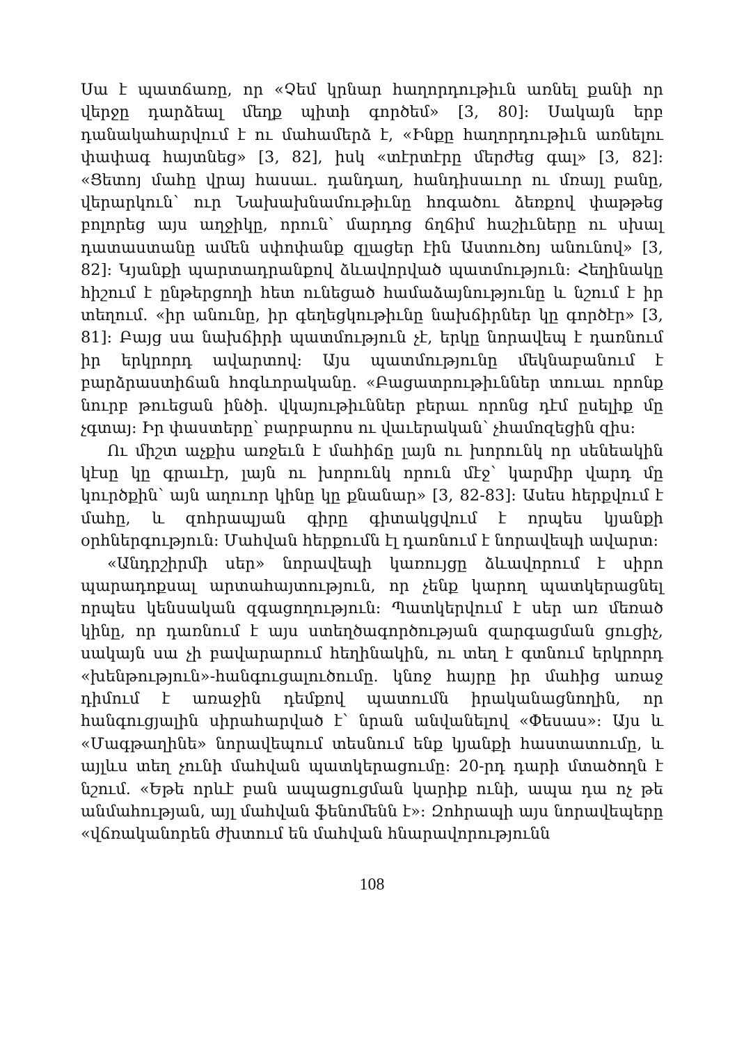Սա է պատճառը, որ «Չեմ կրնար հաղորդութիւն առնել քանի որ վերջը դարձեալ մեղք պիտի գործեմ» [3, 80]: Սակայն երբ դանակահարվում է ու մահամերձ է, «Ինքը հաղորդութիւն առնելու փափագ հայտնեց» [3, 82], իսկ «տէրտէրը մերժեց գալ» [3, 82]: «Ցետոյ մահը վրայ հասաւ. դանդաղ, հանդիսաւոր ու մռայլ բանը, վերարկուն՝ ուր Նախախնամութիւնը հոգածու ձեռքով փաթթեց բոլորեց այս աղջիկը, որուն՝ մարդոց ճղճիմ հաշիւները ու սխալ դատաստանը ամեն սփոփանք զլացեր էին Աստուծոյ անունով» [3, 82]: Կյանքի պարտադրանքով ձևավորված պատմություն: Հեղինակը հիշում է ընթերցողի հետ ունեցած համաձայնությունը և նշում է իր տեղում. «իր անունը, իր գեղեցկութիւնը նախճիրներ կը գործէր» [3, 81]: Բայց սա նախճիրի պատմություն չէ, երկը նորավեպ է դառնում իր երկրորդ ավարտով: Այս պատմությունը մեկնաբանում է բարձրաստիճան հոգևորականը. «Բացատրութիւններ տուաւ որոնք նուրբ թուեցան ինծի. վկայութիւններ բերաւ որոնց դէմ ըսելիք մը չգտայ: Իր փաստերը՝ բարբարոս ու վաւերական՝ չհամոզեցին զիս:
Ու միշտ աչքիս առջեւն է մահիճը լայն ու խորունկ որ սենեակին կէսը կը գրաւէր, լայն ու խորունկ որուն մէջ՝ կարմիր վարդ մը կուրծքին՝ այն աղուոր կինը կը քնանար» [3, 82-83]: Ասես հերքվում է մահը, և զոհրապյան գիրը գիտակցվում է որպես կյանքի օրհներգություն: Մահվան հերքումն էլ դառնում է նորավեպի ավարտ:
«Անդրշիրմի սեր» նորավեպի կառույցը ձևավորում է սիրո պարադոքսալ արտահայտություն, որ չենք կարող պատկերացնել որպես կենսական զգացողություն: Պատկերվում է սեր առ մեռած կինը, որ դառնում է այս ստեղծագործության զարգացման ցուցիչ, սակայն սա չի բավարարում հեղինակին, ու տեղ է գտնում երկրորդ «խենթություն»-հանգուցալուծումը. կնոջ հայրը իր մահից առաջ դիմում է առաջին դեմքով պատումն իրականացնողին, որ հանգուցյալին սիրահարված է՝ նրան անվանելով «Փեսաս»: Այս և «Մագթաղինե» նորավեպում տեսնում ենք կյանքի հաստատումը, և այլևս տեղ չունի մահվան պատկերացումը: 20-րդ դարի մտածողն է նշում. «Եթե որևէ բան ապացուցման կարիք ունի, ապա դա ոչ թե անմահության, այլ մահվան ֆենոմենն է»: Զոհրապի այս նորավեպերը «վճռականորեն ժխտում են մահվան հնարավորությունն
108